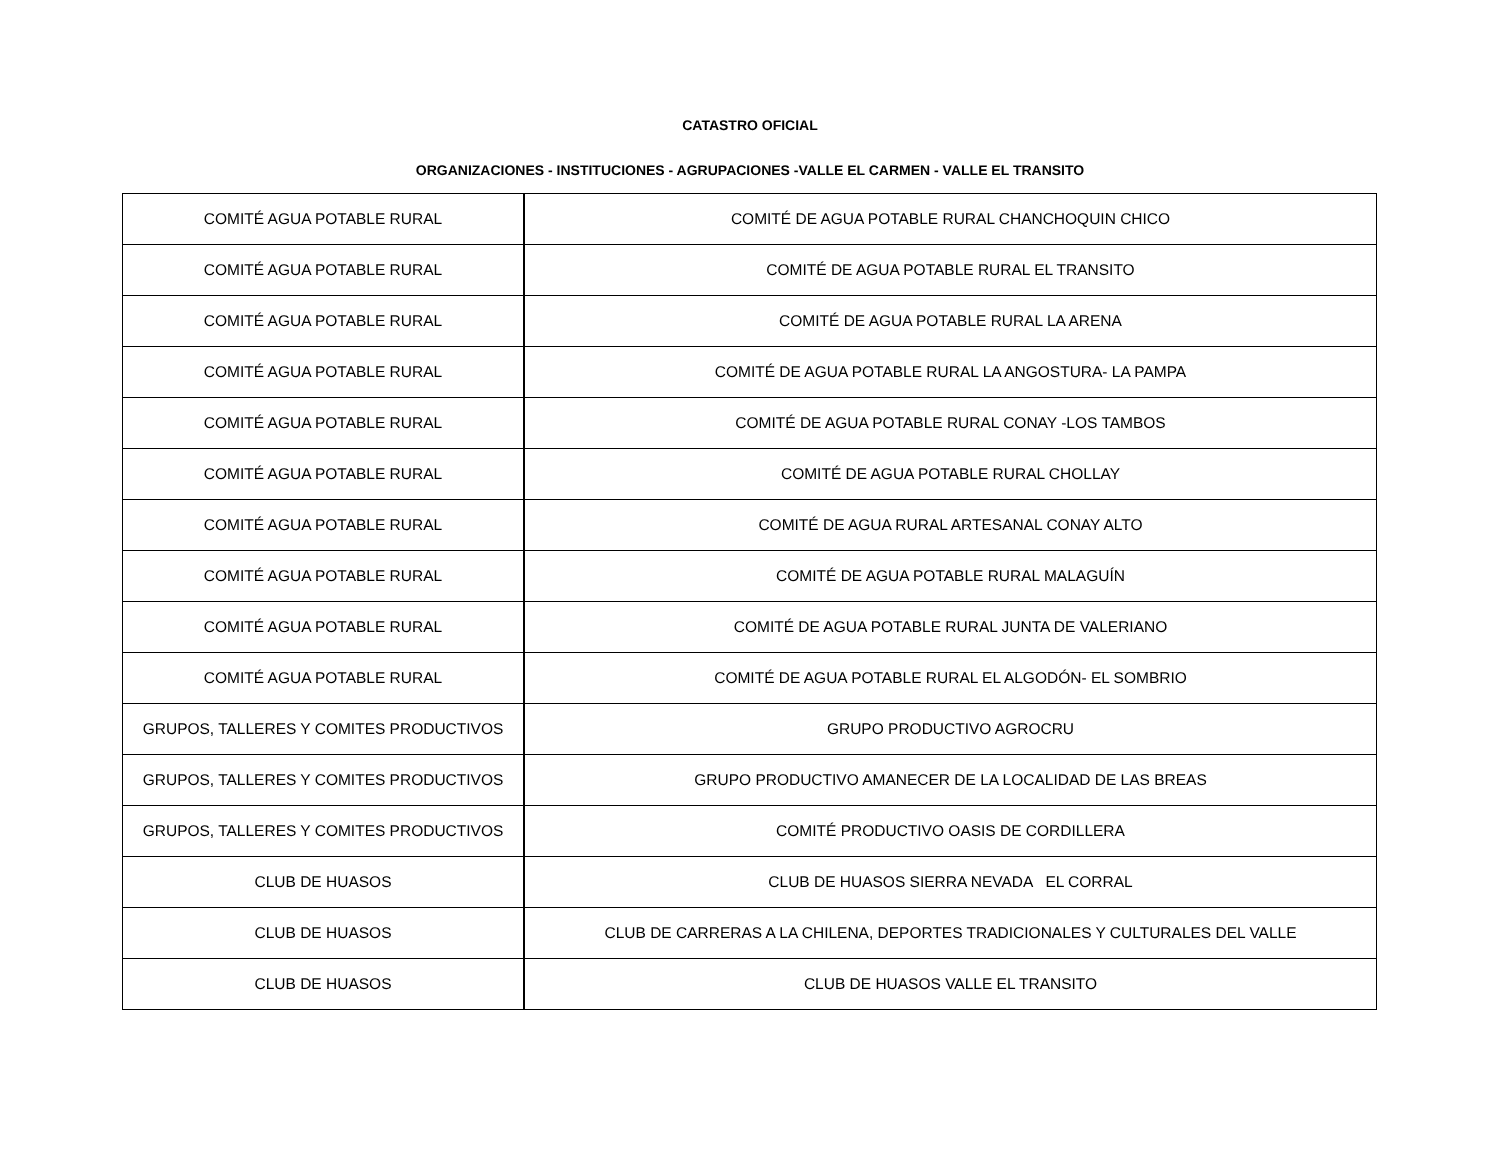CATASTRO OFICIAL
ORGANIZACIONES - INSTITUCIONES - AGRUPACIONES -VALLE EL CARMEN - VALLE EL TRANSITO
| COMITÉ AGUA POTABLE RURAL | COMITÉ DE AGUA POTABLE RURAL CHANCHOQUIN CHICO |
| COMITÉ AGUA POTABLE RURAL | COMITÉ DE AGUA POTABLE RURAL EL TRANSITO |
| COMITÉ AGUA POTABLE RURAL | COMITÉ DE AGUA POTABLE RURAL LA ARENA |
| COMITÉ AGUA POTABLE RURAL | COMITÉ DE AGUA POTABLE RURAL LA ANGOSTURA- LA PAMPA |
| COMITÉ AGUA POTABLE RURAL | COMITÉ DE AGUA POTABLE RURAL CONAY -LOS TAMBOS |
| COMITÉ AGUA POTABLE RURAL | COMITÉ DE AGUA POTABLE RURAL CHOLLAY |
| COMITÉ AGUA POTABLE RURAL | COMITÉ DE AGUA RURAL ARTESANAL CONAY ALTO |
| COMITÉ AGUA POTABLE RURAL | COMITÉ DE AGUA POTABLE RURAL MALAGUÍN |
| COMITÉ AGUA POTABLE RURAL | COMITÉ DE AGUA POTABLE RURAL JUNTA DE VALERIANO |
| COMITÉ AGUA POTABLE RURAL | COMITÉ DE AGUA POTABLE RURAL EL ALGODÓN- EL SOMBRIO |
| GRUPOS, TALLERES Y COMITES PRODUCTIVOS | GRUPO PRODUCTIVO AGROCRU |
| GRUPOS, TALLERES Y COMITES PRODUCTIVOS | GRUPO PRODUCTIVO AMANECER DE LA LOCALIDAD DE LAS BREAS |
| GRUPOS, TALLERES Y COMITES PRODUCTIVOS | COMITÉ PRODUCTIVO OASIS DE CORDILLERA |
| CLUB DE HUASOS | CLUB DE HUASOS SIERRA NEVADA EL CORRAL |
| CLUB DE HUASOS | CLUB DE CARRERAS A LA CHILENA, DEPORTES TRADICIONALES Y CULTURALES DEL VALLE |
| CLUB DE HUASOS | CLUB DE HUASOS VALLE EL TRANSITO |